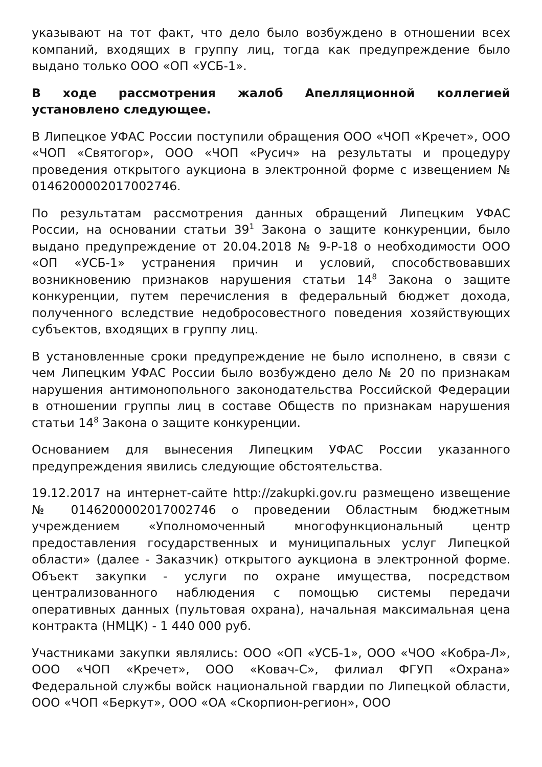указывают на тот факт, что дело было возбуждено в отношении всех компаний, входящих в группу лиц, тогда как предупреждение было выдано только ООО «ОП «УСБ-1».
В ходе рассмотрения жалоб Апелляционной коллегией установлено следующее.
В Липецкое УФАС России поступили обращения ООО «ЧОП «Кречет», ООО «ЧОП «Святогор», ООО «ЧОП «Русич» на результаты и процедуру проведения открытого аукциона в электронной форме с извещением № 0146200002017002746.
По результатам рассмотрения данных обращений Липецким УФАС России, на основании статьи 39<sup>1</sup> Закона о защите конкуренции, было выдано предупреждение от 20.04.2018 № 9-Р-18 о необходимости ООО «ОП «УСБ-1» устранения причин и условий, способствовавших возникновению признаков нарушения статьи 14<sup>8</sup> Закона о защите конкуренции, путем перечисления в федеральный бюджет дохода, полученного вследствие недобросовестного поведения хозяйствующих субъектов, входящих в группу лиц.
В установленные сроки предупреждение не было исполнено, в связи с чем Липецким УФАС России было возбуждено дело № 20 по признакам нарушения антимонопольного законодательства Российской Федерации в отношении группы лиц в составе Обществ по признакам нарушения статьи 14<sup>8</sup> Закона о защите конкуренции.
Основанием для вынесения Липецким УФАС России указанного предупреждения явились следующие обстоятельства.
19.12.2017 на интернет-сайте http://zakupki.gov.ru размещено извещение № 0146200002017002746 о проведении Областным бюджетным учреждением «Уполномоченный многофункциональный центр предоставления государственных и муниципальных услуг Липецкой области» (далее - Заказчик) открытого аукциона в электронной форме. Объект закупки - услуги по охране имущества, посредством централизованного наблюдения с помощью системы передачи оперативных данных (пультовая охрана), начальная максимальная цена контракта (НМЦК) - 1 440 000 руб.
Участниками закупки являлись: ООО «ОП «УСБ-1», ООО «ЧОО «Кобра-Л», ООО «ЧОП «Кречет», ООО «Ковач-С», филиал ФГУП «Охрана» Федеральной службы войск национальной гвардии по Липецкой области, ООО «ЧОП «Беркут», ООО «ОА «Скорпион-регион», ООО